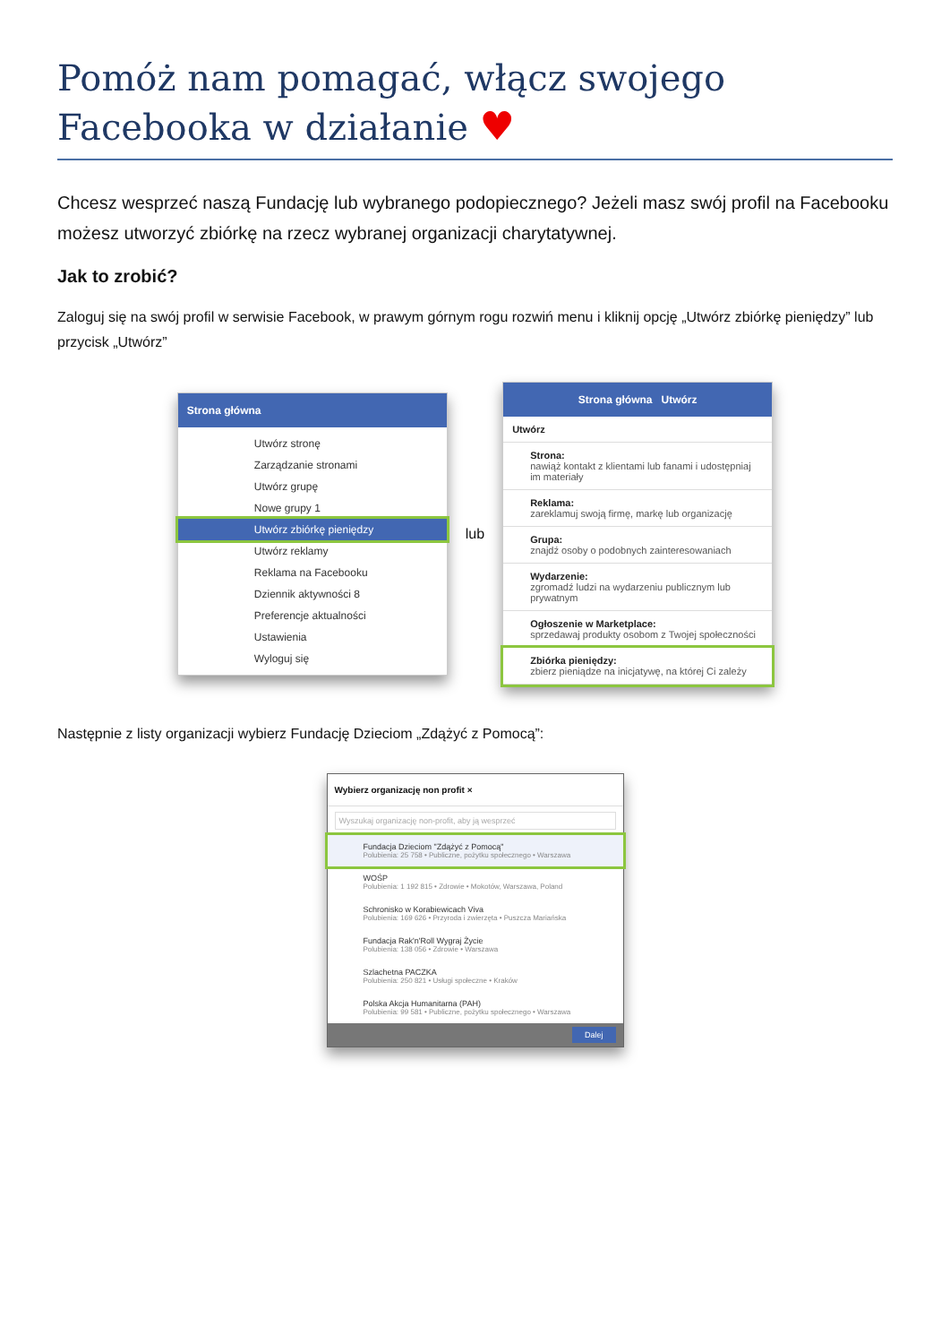Pomóż nam pomagać, włącz swojego Facebooka w działanie ♥
Chcesz wesprzeć naszą Fundację lub wybranego podopiecznego? Jeżeli masz swój profil na Facebooku możesz utworzyć zbiórkę na rzecz wybranej organizacji charytatywnej.
Jak to zrobić?
Zaloguj się na swój profil w serwisie Facebook, w prawym górnym rogu rozwiń menu i kliknij opcję „Utwórz zbiórkę pieniędzy” lub przycisk „Utwórz”
Strona główna
Utwórz stronę
Zarządzanie stronami
Utwórz grupę
Nowe grupy 1
Utwórz zbiórkę pieniędzy
Utwórz reklamy
Reklama na Facebooku
Dziennik aktywności 8
Preferencje aktualności
Ustawienia
Wyloguj się
lub
Strona główna Utwórz
Utwórz
Strona:
nawiąż kontakt z klientami lub fanami i udostępniaj im materiały
Reklama:
zareklamuj swoją firmę, markę lub organizację
Grupa:
znajdź osoby o podobnych zainteresowaniach
Wydarzenie:
zgromadź ludzi na wydarzeniu publicznym lub prywatnym
Ogłoszenie w Marketplace:
sprzedawaj produkty osobom z Twojej społeczności
Zbiórka pieniędzy:
zbierz pieniądze na inicjatywę, na której Ci zależy
Następnie z listy organizacji wybierz Fundację Dzieciom „Zdążyć z Pomocą”:
Wybierz organizację non profit ×
Wyszukaj organizację non-profit, aby ją wesprzeć
Fundacja Dzieciom "Zdążyć z Pomocą"
Polubienia: 25 758 • Publiczne, pożytku społecznego • Warszawa
WOŚP
Polubienia: 1 192 815 • Zdrowie • Mokotów, Warszawa, Poland
Schronisko w Korabiewicach Viva
Polubienia: 169 626 • Przyroda i zwierzęta • Puszcza Mariańska
Fundacja Rak'n'Roll Wygraj Życie
Polubienia: 138 056 • Zdrowie • Warszawa
Szlachetna PACZKA
Polubienia: 250 821 • Usługi społeczne • Kraków
Polska Akcja Humanitarna (PAH)
Polubienia: 99 581 • Publiczne, pożytku społecznego • Warszawa
Dalej